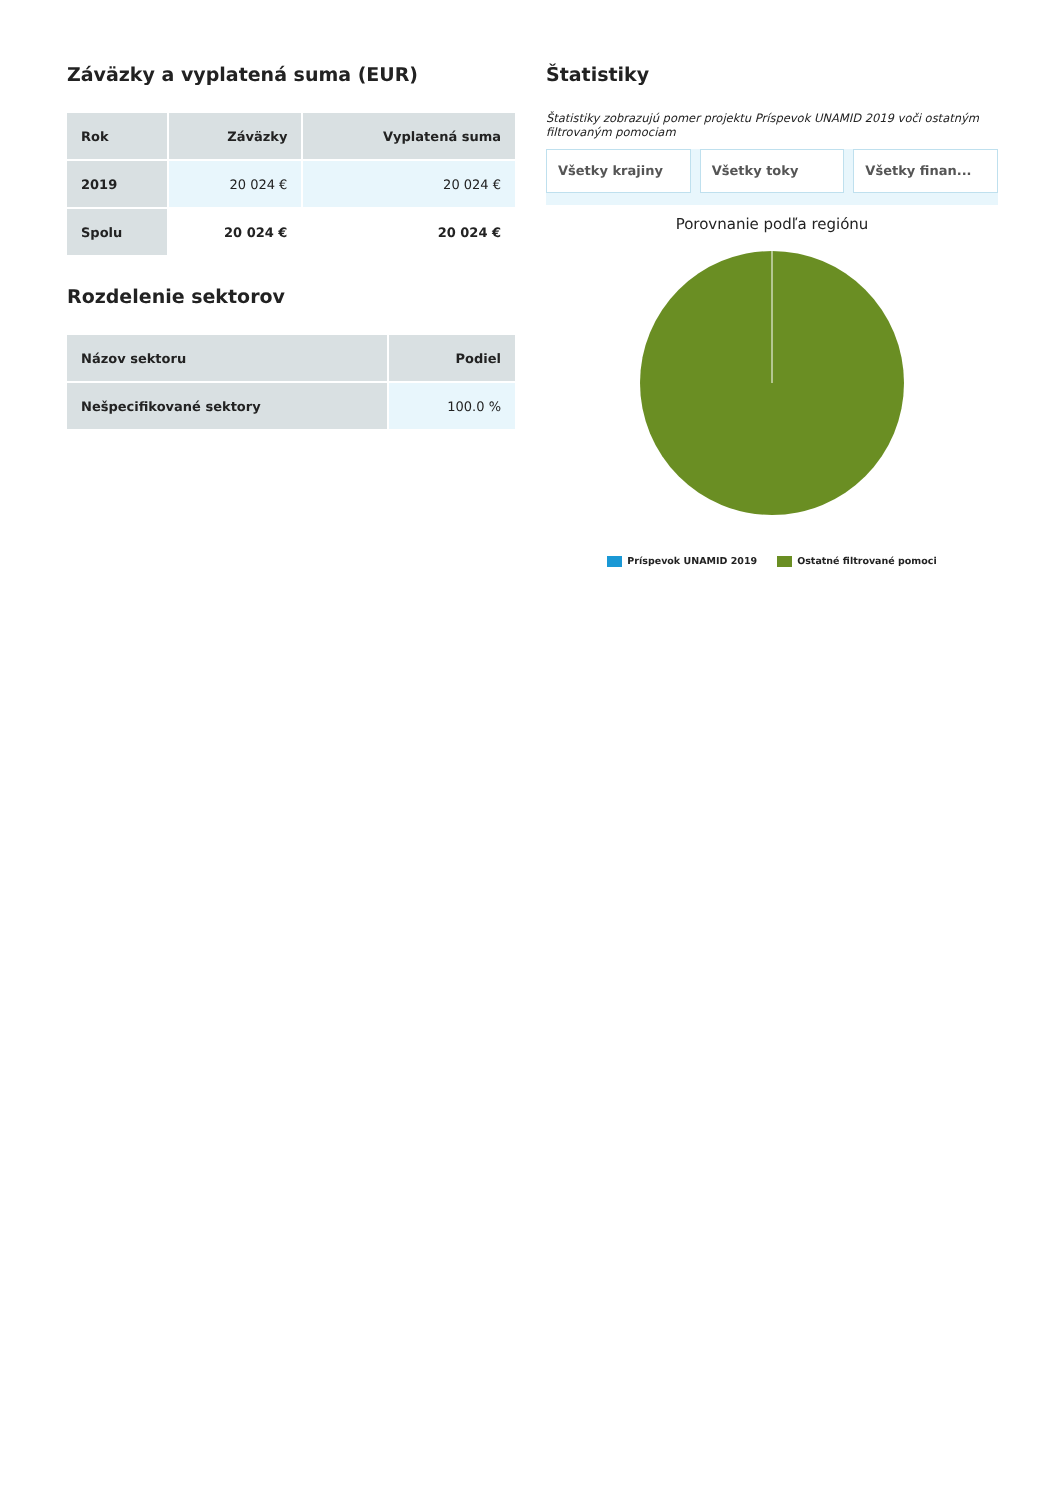Záväzky a vyplatená suma (EUR)
| Rok | Záväzky | Vyplatená suma |
| --- | --- | --- |
| 2019 | 20 024 € | 20 024 € |
| Spolu | 20 024 € | 20 024 € |
Rozdelenie sektorov
| Názov sektoru | Podiel |
| --- | --- |
| Nešpecifikované sektory | 100.0 % |
Štatistiky
Štatistiky zobrazujú pomer projektu Príspevok UNAMID 2019 voči ostatným filtrovaným pomociam
Všetky krajiny Všetky toky Všetky finan...
Porovnanie podľa regiónu
Príspevok UNAMID 2019 Ostatné filtrované pomoci